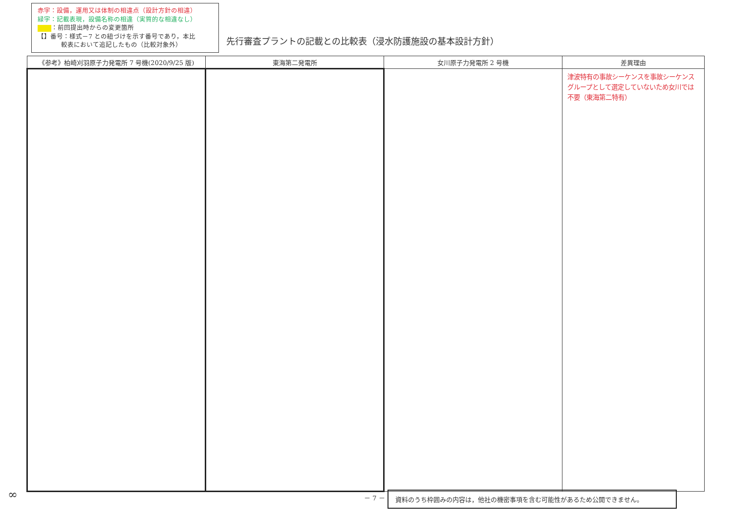赤字：設備，運用又は体制の相違点（設計方針の相違）
緑字：記載表現，設備名称の相違（実質的な相違なし）
：前回提出時からの変更箇所
【】番号：様式－7 との紐づけを示す番号であり，本比
較表において追記したもの（比較対象外）
先行審査プラントの記載との比較表（浸水防護施設の基本設計方針）
| 《参考》柏崎刈羽原子力発電所 7 号機(2020/9/25 版) | 東海第二発電所 | 女川原子力発電所 2 号機 | 差異理由 |
| --- | --- | --- | --- |
| | | | 津波特有の事故シーケンスを事故シーケンスグループとして選定していないため女川では不要（東海第二特有） |
∞ － 7 － 資料のうち枠囲みの内容は，他社の機密事項を含む可能性があるため公開できません。